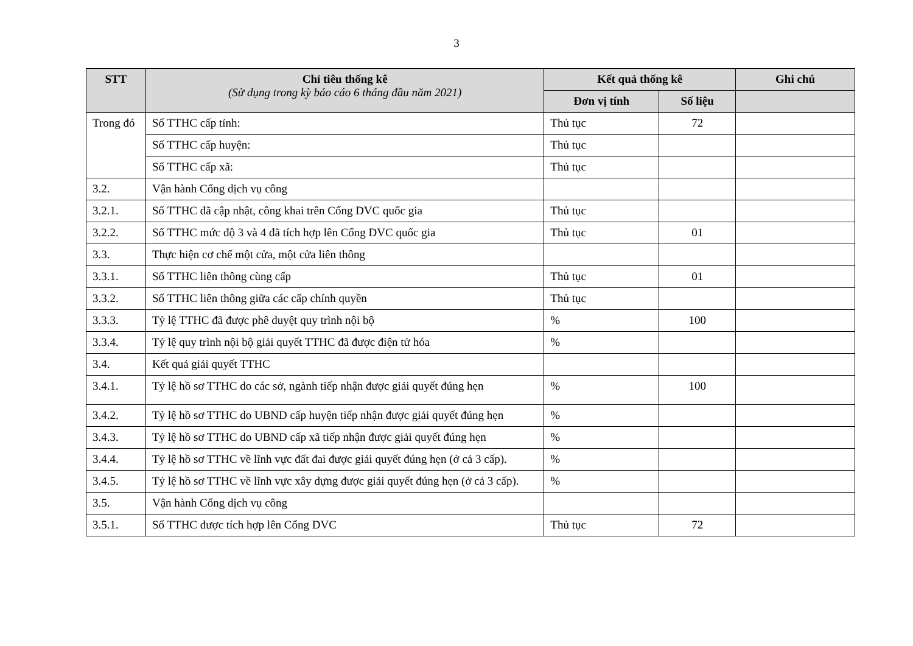3
| STT | Chỉ tiêu thống kê (Sử dụng trong kỳ báo cáo 6 tháng đầu năm 2021) | Kết quả thống kê | | Ghi chú |
| --- | --- | --- | --- | --- |
| | | Đơn vị tính | Số liệu | |
| Trong đó | Số TTHC cấp tỉnh: | Thủ tục | 72 | |
| | Số TTHC cấp huyện: | Thủ tục | | |
| | Số TTHC cấp xã: | Thủ tục | | |
| 3.2. | Vận hành Cổng dịch vụ công | | | |
| 3.2.1. | Số TTHC đã cập nhật, công khai trên Cổng DVC quốc gia | Thủ tục | | |
| 3.2.2. | Số TTHC mức độ 3 và 4 đã tích hợp lên Cổng DVC quốc gia | Thủ tục | 01 | |
| 3.3. | Thực hiện cơ chế một cửa, một cửa liên thông | | | |
| 3.3.1. | Số TTHC liên thông cùng cấp | Thủ tục | 01 | |
| 3.3.2. | Số TTHC liên thông giữa các cấp chính quyền | Thủ tục | | |
| 3.3.3. | Tỷ lệ TTHC đã được phê duyệt quy trình nội bộ | % | 100 | |
| 3.3.4. | Tỷ lệ quy trình nội bộ giải quyết TTHC đã được điện tử hóa | % | | |
| 3.4. | Kết quả giải quyết TTHC | | | |
| 3.4.1. | Tỷ lệ hồ sơ TTHC do các sở, ngành tiếp nhận được giải quyết đúng hẹn | % | 100 | |
| 3.4.2. | Tỷ lệ hồ sơ TTHC do UBND cấp huyện tiếp nhận được giải quyết đúng hẹn | % | | |
| 3.4.3. | Tỷ lệ hồ sơ TTHC do UBND cấp xã tiếp nhận được giải quyết đúng hẹn | % | | |
| 3.4.4. | Tỷ lệ hồ sơ TTHC về lĩnh vực đất đai được giải quyết đúng hẹn (ở cả 3 cấp). | % | | |
| 3.4.5. | Tỷ lệ hồ sơ TTHC về lĩnh vực xây dựng được giải quyết đúng hẹn (ở cả 3 cấp). | % | | |
| 3.5. | Vận hành Cổng dịch vụ công | | | |
| 3.5.1. | Số TTHC được tích hợp lên Cổng DVC | Thủ tục | 72 | |